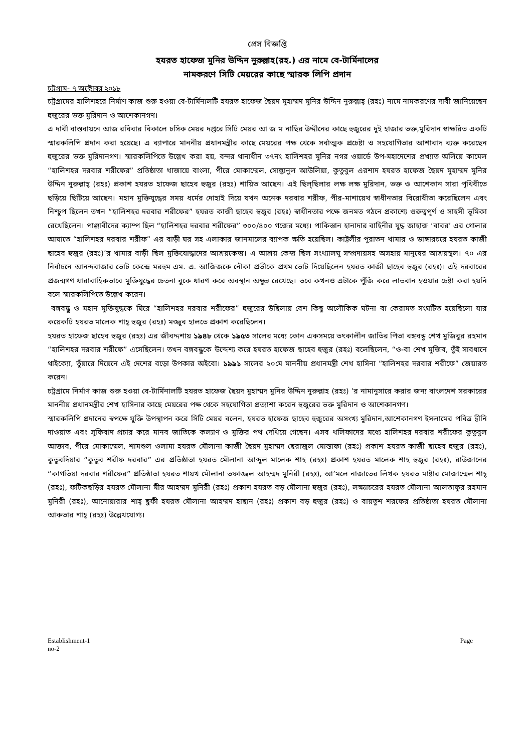প্রেস বিজ্ঞপ্তি
হযরত হাফেজ মুনির উদ্দিন নুরুল্লাহ(রহ.) এর নামে বে-টার্মিনালের
নামকরণে সিটি মেয়রের কাছে স্মারক লিপি প্রদান
চট্টগ্রাম- ৭ অক্টোবর ২০১৮
চট্রগ্রামের হালিশহরে নির্মাণ কাজ শুরু হওয়া বে-টার্মিনালটি হযরত হাফেজ ছৈয়দ মুহাম্মদ মুনির উদ্দিন নুরুল্লাহ্ (রহঃ) নামে নামকরণের দাবী জানিয়েছেন হুজুরের ভক্ত মুরিদান ও আশেকানগণ।
এ দাবী বাস্তবায়নে আজ রবিবার বিকালে চসিক মেয়র দপ্তরে সিটি মেয়র আ জ ম নাছির উদ্দীনের কাছে হুজুরের দুই হাজার ভক্ত,মুরিদান স্বাক্ষরিত একটি স্মারকলিপি প্রদান করা হয়েছে। এ ব্যাপারে মাননীয় প্রধানমন্ত্রীর কাছে মেয়রের পক্ষ থেকে সর্বাত্মক প্রচেষ্টা ও সহযোগিতার আশাবাদ ব্যক্ত করেছেন হুজুরের ভক্ত মুরিদানগণ। স্মারকলিপিতে উল্লেখ করা হয়, বন্দর থানাধীন ৩৭নং হালিশহর মুনির নগর ওয়ার্ডে উপ-মহাদেশের প্রখ্যাত অলিয়ে কামেল “হালিশহর দরবার শরীফের” প্রতিষ্ঠাতা খাজায়ে বাংলা, পীরে মোকাম্মেল, সোল্তানুল আউলিয়া, কুতুবুল এরশাদ হযরত হাফেজ ছৈয়দ মুহাম্মদ মুনির উদ্দিন নুরুল্লাহ্ (রহঃ) প্রকাশ হযরত হাফেজ ছাহেব হুজুর (রহঃ) শায়িত আছেন। এই ছিল্ছিলার লক্ষ লক্ষ মুরিদান, ভক্ত ও আশেকান সারা পৃথিবীতে ছড়িয়ে ছিটিয়ে আছেন। মহান মুক্তিযুদ্ধের সময় ধর্মের দোহাই দিয়ে যখন অনেক দরবার শরীফ, পীর-মাশায়েখ স্বাধীনতার বিরোধীতা করেছিলেন এবং নিশ্চুপ ছিলেন তখন “হালিশহর দরবার শরীফের” হযরত কাজী ছাহেব হুজুর (রহঃ) স্বাধীনতার পক্ষে জনমত গঠনে প্রকাশ্যে গুরুত্বপূর্ণ ও সাহসী ভূমিকা রেখেছিলেন। পাঞ্জাবীদের ক্যাম্প ছিল “হালিশহর দরবার শরীফের” ৩০০/৪০০ গজের মধ্যে। পাকিস্তান হানাদার বাহিনীর যুদ্ধ জাহাজ ‘বাবর’ এর গোলার আঘাতে “হালিশহর দরবার শরীফ” এর বাড়ী ঘর সহ এলাকার জানমালের ব্যাপক ক্ষতি হয়েছিল। কাট্টলীর পুরাতন খামার ও ডাঙ্গারচরে হযরত কাজী ছাহেব হুজুর (রহঃ)’র খামার বাড়ী ছিল মুক্তিযোদ্ধাদের আশ্রয়কেন্দ্র। এ আশ্রয় কেন্দ্র ছিল সংখ্যালঘু সম্প্রদায়সহ অসহায় মানুষের আশ্রয়স্থল। ৭০ এর নির্বাচনে আনন্দবাজার ভোট কেন্দ্রে মরহুম এম. এ. আজিজকে নৌকা প্রতীকে প্রথম ভোট দিয়েছিলেন হযরত কাজী ছাহেব হুজুর (রহঃ)। এই দরবারের প্রজন্মগণ ধারাবাহিকভাবে মুক্তিযুদ্ধের চেতনা বুকে ধারণ করে অবস্থান অক্ষুন্ন রেখেছে। তবে কখনও এটাকে পুঁজি করে লাভবান হওয়ার চেষ্টা করা হয়নি বলে স্মারকলিপিতে উল্লেখ করেন।
বঙ্গবন্ধু ও মহান মুক্তিযুদ্ধকে ঘিরে “হালিশহর দরবার শরীফের” হুজুরের উছিলায় বেশ কিছু অলৌকিক ঘটনা বা কেরামত সংঘটিত হয়েছিলো যার কয়েকটি হযরত মালেক শাহ্ হুজুর (রহঃ) মজ্জুব হালতে প্রকাশ করেছিলেন।
হযরত হাফেজ ছাহেব হুজুর (রহঃ) এর জীবদ্দশায় ১৯৪৮ থেকে ১৯৫৩ সালের মধ্যে কোন একসময়ে তৎকালীন জাতির পিতা বঙ্গবন্ধু শেখ মুজিবুর রহমান “হালিশহর দরবার শরীফে” এসেছিলেন। তখন বঙ্গবন্ধুকে উদ্দেশ্য করে হযরত হাফেজ ছাহেব হুজুর (রহঃ) বলেছিলেন, “ও-বা শেখ মুজিব, তুঁই সাবধানে থাইক্যো, তুঁয়ারে দিয়েনে এই দেশের বড়ো উপকার অইবো। ১৯৯১ সালের ২০মে মাননীয় প্রধানমন্ত্রী শেখ হাসিনা “হালিশহর দরবার শরীফে” জেয়ারত করেন।
চট্রগ্রামে নির্মাণ কাজ শুরু হওয়া বে-টার্মিনালটি হযরত হাফেজ ছৈয়দ মুহাম্মদ মুনির উদ্দিন নুরুল্লাহ (রহঃ) ’র নামানুসারে করার জন্য বাংলদেশ সরকারের মাননীয় প্রধানমন্ত্রীর শেখ হাসিনার কাছে মেয়রের পক্ষ থেকে সহযোগিতা প্রত্যাশা করেন হুজুরের ভক্ত মুরিদান ও আশেকানগণ।
স্মারকলিপি প্রদানের স্বপক্ষে যুক্তি উপস্থাপন করে সিটি মেয়র বলেন, হযরত হাফেজ ছাহেব হুজুরের অসংখ্য মুরিদান,আশেকানগণ ইসলামের পবিত্র দ্বীনি দাওয়াত এবং সুফিবাদ প্রচার করে মানব জাতিকে কল্যাণ ও মুক্তির পথ দেখিয়ে গেছেন। এসব খলিফাদের মধ্যে হালিশহর দরবার শরীফের কুতুবুল আক্তাব, পীরে মোকাম্মেল, শামশুল ওলামা হযরত মৌলানা কাজী ছৈয়দ মুহাম্মদ ছেরাজুল মোস্তাফা (রহঃ) প্রকাশ হযরত কাজী ছাহেব হুজুর (রহঃ), কুতুবদিয়ার “কুতুব শরীফ দরবার” এর প্রতিষ্ঠাতা হযরত মৌলানা আব্দুল মালেক শাহ (রহঃ) প্রকাশ হযরত মালেক শাহ হুজুর (রহঃ), রাউজানের “কাগতিয়া দরবার শরীফের” প্রতিষ্ঠাতা হযরত শায়খ মৌলানা তফাজ্জল আহম্মদ মুনিরী (রহঃ), আ’মলে নাজাতের লিখক হযরত মাষ্টার মোজাম্মেল শাহ্ (রহঃ), ফটিকছড়ির হযরত মৌলানা মীর আহম্মদ মুনিরী (রহঃ) প্রকাশ হযরত বড় মৌলানা হুজুর (রহঃ), লক্ষ্যাচরের হযরত মৌলানা আলতাফুর রহমান মুনিরী (রহঃ), আনোয়ারার শাহ্ ছুফী হযরত মৌলানা আহম্মদ হাছান (রহঃ) প্রকাশ বড় হুজুর (রহঃ) ও বায়তুশ শরফের প্রতিষ্ঠাতা হযরত মৌলানা আকতার শাহ্ (রহঃ) উল্লেখযোগ্য।
Establishment-1
no-2
Page